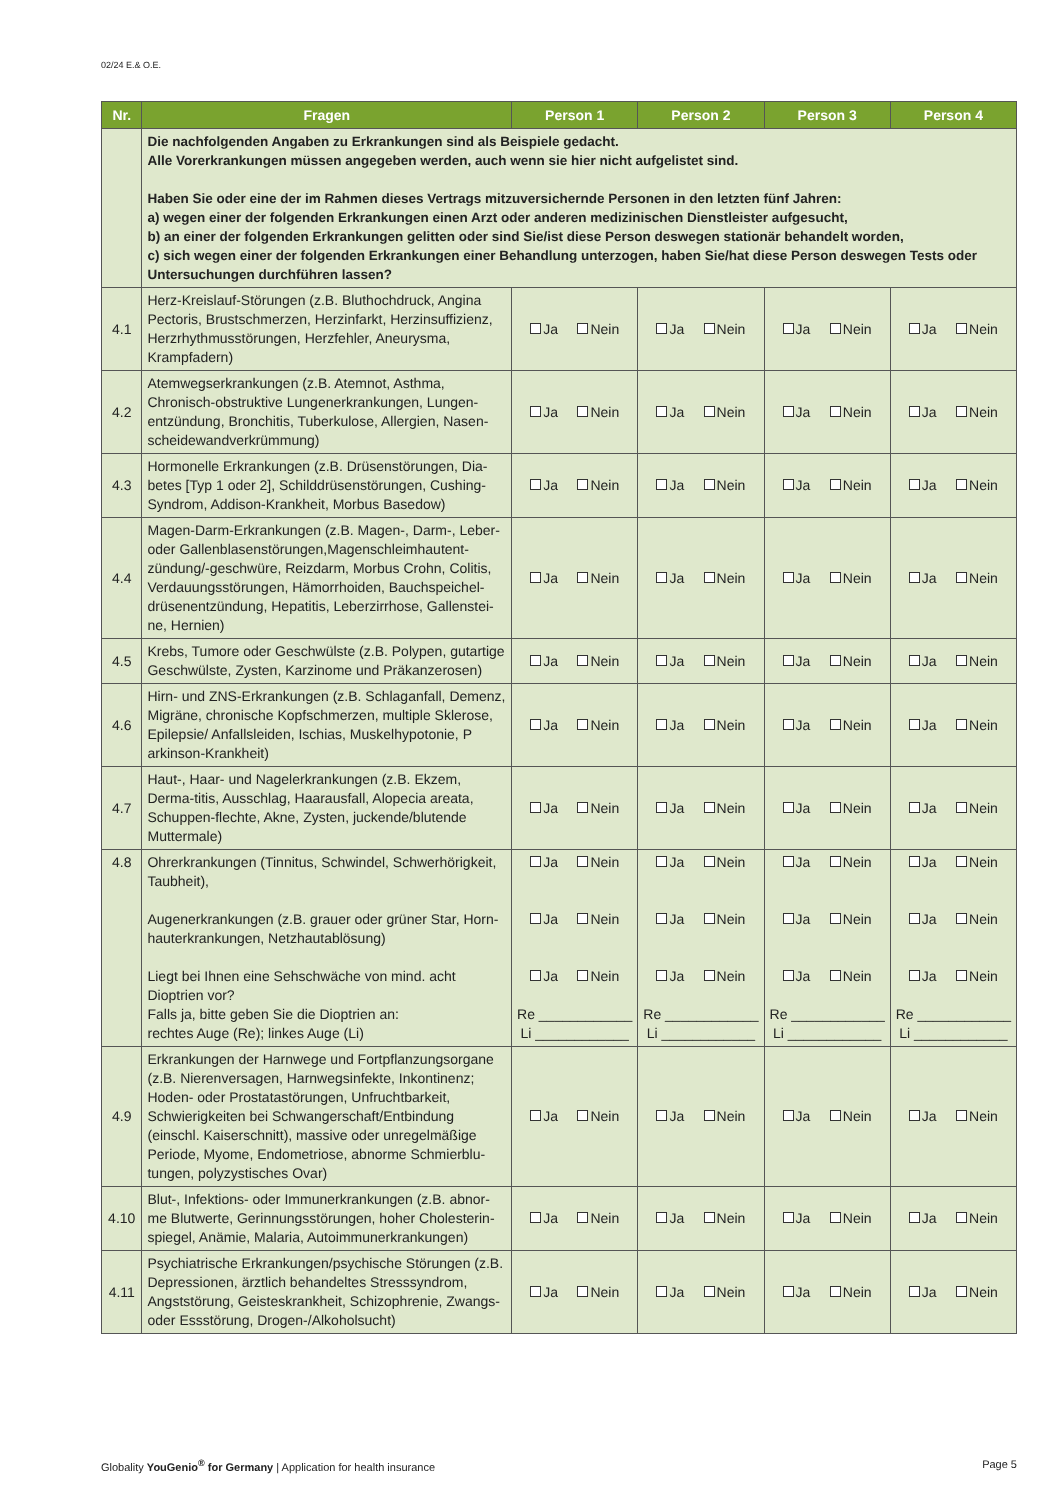02/24 E.& O.E.
| Nr. | Fragen | Person 1 | Person 2 | Person 3 | Person 4 |
| --- | --- | --- | --- | --- | --- |
| | Die nachfolgenden Angaben zu Erkrankungen sind als Beispiele gedacht. Alle Vorerkrankungen müssen angegeben werden, auch wenn sie hier nicht aufgelistet sind. Haben Sie oder eine der im Rahmen dieses Vertrags mitzuversichernde Personen in den letzten fünf Jahren: a) wegen einer der folgenden Erkrankungen einen Arzt oder anderen medizinischen Dienstleister aufgesucht, b) an einer der folgenden Erkrankungen gelitten oder sind Sie/ist diese Person deswegen stationär behandelt worden, c) sich wegen einer der folgenden Erkrankungen einer Behandlung unterzogen, haben Sie/hat diese Person deswegen Tests oder Untersuchungen durchführen lassen? | | | | |
| 4.1 | Herz-Kreislauf-Störungen (z.B. Bluthochdruck, Angina Pectoris, Brustschmerzen, Herzinfarkt, Herzinsuffizienz, Herzrhythmusstörungen, Herzfehler, Aneurysma, Krampfadern) | Ja Nein | Ja Nein | Ja Nein | Ja Nein |
| 4.2 | Atemwegserkrankungen (z.B. Atemnot, Asthma, Chronisch-obstruktive Lungenerkrankungen, Lungen-entzündung, Bronchitis, Tuberkulose, Allergien, Nasen-scheidewandverkrümmung) | Ja Nein | Ja Nein | Ja Nein | Ja Nein |
| 4.3 | Hormonelle Erkrankungen (z.B. Drüsenstörungen, Dia-betes [Typ 1 oder 2], Schilddrüsenstörungen, Cushing-Syndrom, Addison-Krankheit, Morbus Basedow) | Ja Nein | Ja Nein | Ja Nein | Ja Nein |
| 4.4 | Magen-Darm-Erkrankungen (z.B. Magen-, Darm-, Leber- oder Gallenblasenstörungen,Magenschleimhautent-zündung/-geschwüre, Reizdarm, Morbus Crohn, Colitis, Verdauungsstörungen, Hämorrhoiden, Bauchspeichel-drüsenentzündung, Hepatitis, Leberzirrhose, Gallenstei-ne, Hernien) | Ja Nein | Ja Nein | Ja Nein | Ja Nein |
| 4.5 | Krebs, Tumore oder Geschwülste (z.B. Polypen, gutartige Geschwülste, Zysten, Karzinome und Präkanzerosen) | Ja Nein | Ja Nein | Ja Nein | Ja Nein |
| 4.6 | Hirn- und ZNS-Erkrankungen (z.B. Schlaganfall, Demenz, Migräne, chronische Kopfschmerzen, multiple Sklerose, Epilepsie/ Anfallsleiden, Ischias, Muskelhypotonie, P arkinson-Krankheit) | Ja Nein | Ja Nein | Ja Nein | Ja Nein |
| 4.7 | Haut-, Haar- und Nagelerkrankungen (z.B. Ekzem, Derma-titis, Ausschlag, Haarausfall, Alopecia areata, Schuppen-flechte, Akne, Zysten, juckende/blutende Muttermale) | Ja Nein | Ja Nein | Ja Nein | Ja Nein |
| 4.8 | Ohrerkrankungen (Tinnitus, Schwindel, Schwerhörigkeit, Taubheit), Augenerkrankungen (z.B. grauer oder grüner Star, Horn-hauterkrankungen, Netzhautablösung) Liegt bei Ihnen eine Sehschwäche von mind. acht Dioptrien vor? Falls ja, bitte geben Sie die Dioptrien an: rechtes Auge (Re); linkes Auge (Li) | Ja Nein Ja Nein Ja Nein Re ____________ Li ____________ | Ja Nein Ja Nein Ja Nein Re ____________ Li ____________ | Ja Nein Ja Nein Ja Nein Re ____________ Li ____________ | Ja Nein Ja Nein Ja Nein Re ____________ Li ____________ |
| 4.9 | Erkrankungen der Harnwege und Fortpflanzungsorgane (z.B. Nierenversagen, Harnwegsinfekte, Inkontinenz; Hoden- oder Prostatastörungen, Unfruchtbarkeit, Schwierigkeiten bei Schwangerschaft/Entbindung (einschl. Kaiserschnitt), massive oder unregelmäßige Periode, Myome, Endometriose, abnorme Schmierblu-tungen, polyzystisches Ovar) | Ja Nein | Ja Nein | Ja Nein | Ja Nein |
| 4.10 | Blut-, Infektions- oder Immunerkrankungen (z.B. abnor-me Blutwerte, Gerinnungsstörungen, hoher Cholesterin-spiegel, Anämie, Malaria, Autoimmunerkrankungen) | Ja Nein | Ja Nein | Ja Nein | Ja Nein |
| 4.11 | Psychiatrische Erkrankungen/psychische Störungen (z.B. Depressionen, ärztlich behandeltes Stresssyndrom, Angststörung, Geisteskrankheit, Schizophrenie, Zwangs- oder Essstörung, Drogen-/Alkoholsucht) | Ja Nein | Ja Nein | Ja Nein | Ja Nein |
Globality YouGenio<sup>®</sup> for Germany | Application for health insurance Page 5